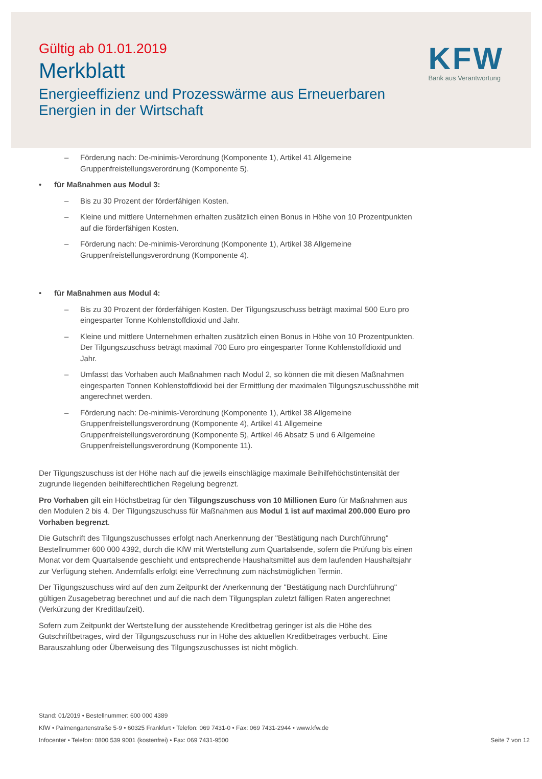Gültig ab 01.01.2019
Merkblatt
Energieeffizienz und Prozesswärme aus Erneuerbaren
Energien in der Wirtschaft
KFW
Bank aus Verantwortung
– Förderung nach: De-minimis-Verordnung (Komponente 1), Artikel 41 Allgemeine Gruppenfreistellungsverordnung (Komponente 5).
• für Maßnahmen aus Modul 3:
– Bis zu 30 Prozent der förderfähigen Kosten.
– Kleine und mittlere Unternehmen erhalten zusätzlich einen Bonus in Höhe von 10 Prozentpunkten auf die förderfähigen Kosten.
– Förderung nach: De-minimis-Verordnung (Komponente 1), Artikel 38 Allgemeine Gruppenfreistellungsverordnung (Komponente 4).
• für Maßnahmen aus Modul 4:
– Bis zu 30 Prozent der förderfähigen Kosten. Der Tilgungszuschuss beträgt maximal 500 Euro pro eingesparter Tonne Kohlenstoffdioxid und Jahr.
– Kleine und mittlere Unternehmen erhalten zusätzlich einen Bonus in Höhe von 10 Prozentpunkten. Der Tilgungszuschuss beträgt maximal 700 Euro pro eingesparter Tonne Kohlenstoffdioxid und Jahr.
– Umfasst das Vorhaben auch Maßnahmen nach Modul 2, so können die mit diesen Maßnahmen eingesparten Tonnen Kohlenstoffdioxid bei der Ermittlung der maximalen Tilgungszuschusshöhe mit angerechnet werden.
– Förderung nach: De-minimis-Verordnung (Komponente 1), Artikel 38 Allgemeine Gruppenfreistellungsverordnung (Komponente 4), Artikel 41 Allgemeine Gruppenfreistellungsverordnung (Komponente 5), Artikel 46 Absatz 5 und 6 Allgemeine Gruppenfreistellungsverordnung (Komponente 11).
Der Tilgungszuschuss ist der Höhe nach auf die jeweils einschlägige maximale Beihilfehöchstintensität der zugrunde liegenden beihilferechtlichen Regelung begrenzt.
Pro Vorhaben gilt ein Höchstbetrag für den Tilgungszuschuss von 10 Millionen Euro für Maßnahmen aus den Modulen 2 bis 4. Der Tilgungszuschuss für Maßnahmen aus Modul 1 ist auf maximal 200.000 Euro pro Vorhaben begrenzt.
Die Gutschrift des Tilgungszuschusses erfolgt nach Anerkennung der "Bestätigung nach Durchführung" Bestellnummer 600 000 4392, durch die KfW mit Wertstellung zum Quartalsende, sofern die Prüfung bis einen Monat vor dem Quartalsende geschieht und entsprechende Haushaltsmittel aus dem laufenden Haushaltsjahr zur Verfügung stehen. Andernfalls erfolgt eine Verrechnung zum nächstmöglichen Termin.
Der Tilgungszuschuss wird auf den zum Zeitpunkt der Anerkennung der "Bestätigung nach Durchführung" gültigen Zusagebetrag berechnet und auf die nach dem Tilgungsplan zuletzt fälligen Raten angerechnet (Verkürzung der Kreditlaufzeit).
Sofern zum Zeitpunkt der Wertstellung der ausstehende Kreditbetrag geringer ist als die Höhe des Gutschriftbetrages, wird der Tilgungszuschuss nur in Höhe des aktuellen Kreditbetrages verbucht. Eine Barauszahlung oder Überweisung des Tilgungszuschusses ist nicht möglich.
Stand: 01/2019 • Bestellnummer: 600 000 4389
KfW • Palmengartenstraße 5-9 • 60325 Frankfurt • Telefon: 069 7431-0 • Fax: 069 7431-2944 • www.kfw.de
Infocenter • Telefon: 0800 539 9001 (kostenfrei) • Fax: 069 7431-9500 Seite 7 von 12